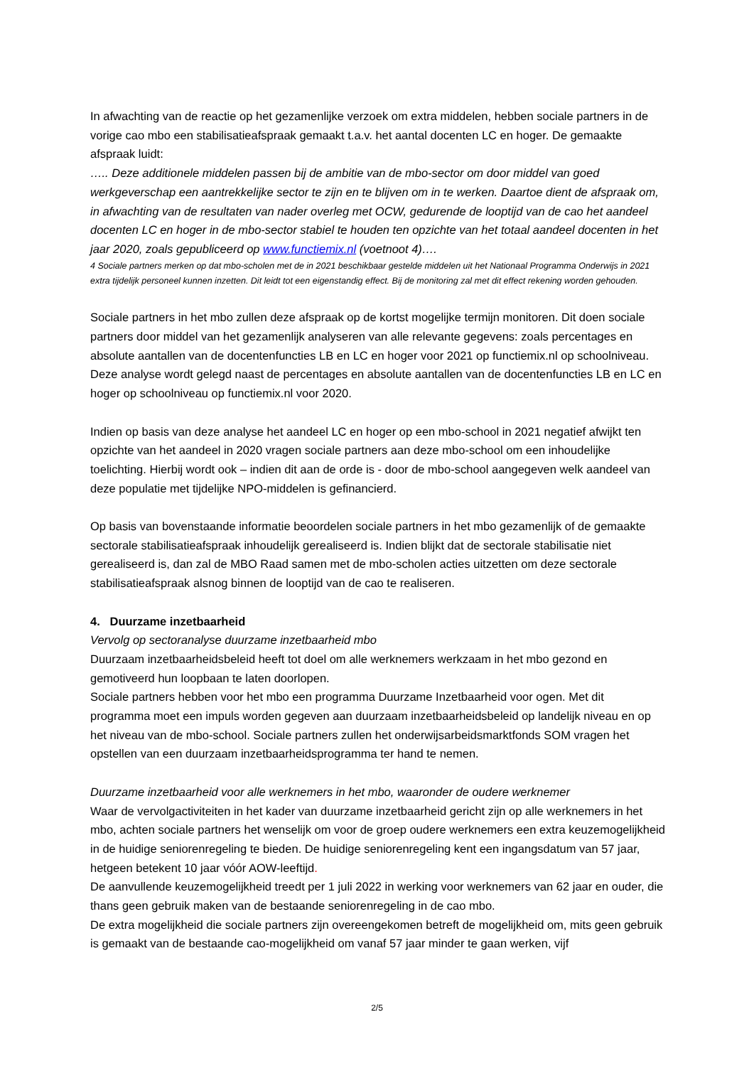In afwachting van de reactie op het gezamenlijke verzoek om extra middelen, hebben sociale partners in de vorige cao mbo een stabilisatieafspraak gemaakt t.a.v. het aantal docenten LC en hoger. De gemaakte afspraak luidt:
….. Deze additionele middelen passen bij de ambitie van de mbo-sector om door middel van goed werkgeverschap een aantrekkelijke sector te zijn en te blijven om in te werken. Daartoe dient de afspraak om, in afwachting van de resultaten van nader overleg met OCW, gedurende de looptijd van de cao het aandeel docenten LC en hoger in de mbo-sector stabiel te houden ten opzichte van het totaal aandeel docenten in het jaar 2020, zoals gepubliceerd op www.functiemix.nl (voetnoot 4)….
4 Sociale partners merken op dat mbo-scholen met de in 2021 beschikbaar gestelde middelen uit het Nationaal Programma Onderwijs in 2021 extra tijdelijk personeel kunnen inzetten. Dit leidt tot een eigenstandig effect. Bij de monitoring zal met dit effect rekening worden gehouden.
Sociale partners in het mbo zullen deze afspraak op de kortst mogelijke termijn monitoren. Dit doen sociale partners door middel van het gezamenlijk analyseren van alle relevante gegevens: zoals percentages en absolute aantallen van de docentenfuncties LB en LC en hoger voor 2021 op functiemix.nl op schoolniveau. Deze analyse wordt gelegd naast de percentages en absolute aantallen van de docentenfuncties LB en LC en hoger op schoolniveau op functiemix.nl voor 2020.
Indien op basis van deze analyse het aandeel LC en hoger op een mbo-school in 2021 negatief afwijkt ten opzichte van het aandeel in 2020 vragen sociale partners aan deze mbo-school om een inhoudelijke toelichting. Hierbij wordt ook – indien dit aan de orde is - door de mbo-school aangegeven welk aandeel van deze populatie met tijdelijke NPO-middelen is gefinancierd.
Op basis van bovenstaande informatie beoordelen sociale partners in het mbo gezamenlijk of de gemaakte sectorale stabilisatieafspraak inhoudelijk gerealiseerd is. Indien blijkt dat de sectorale stabilisatie niet gerealiseerd is, dan zal de MBO Raad samen met de mbo-scholen acties uitzetten om deze sectorale stabilisatieafspraak alsnog binnen de looptijd van de cao te realiseren.
4. Duurzame inzetbaarheid
Vervolg op sectoranalyse duurzame inzetbaarheid mbo
Duurzaam inzetbaarheidsbeleid heeft tot doel om alle werknemers werkzaam in het mbo gezond en gemotiveerd hun loopbaan te laten doorlopen.
Sociale partners hebben voor het mbo een programma Duurzame Inzetbaarheid voor ogen. Met dit programma moet een impuls worden gegeven aan duurzaam inzetbaarheidsbeleid op landelijk niveau en op het niveau van de mbo-school. Sociale partners zullen het onderwijsarbeidsmarktfonds SOM vragen het opstellen van een duurzaam inzetbaarheidsprogramma ter hand te nemen.
Duurzame inzetbaarheid voor alle werknemers in het mbo, waaronder de oudere werknemer
Waar de vervolgactiviteiten in het kader van duurzame inzetbaarheid gericht zijn op alle werknemers in het mbo, achten sociale partners het wenselijk om voor de groep oudere werknemers een extra keuzemogelijkheid in de huidige seniorenregeling te bieden. De huidige seniorenregeling kent een ingangsdatum van 57 jaar, hetgeen betekent 10 jaar vóór AOW-leeftijd.
De aanvullende keuzemogelijkheid treedt per 1 juli 2022 in werking voor werknemers van 62 jaar en ouder, die thans geen gebruik maken van de bestaande seniorenregeling in de cao mbo.
De extra mogelijkheid die sociale partners zijn overeengekomen betreft de mogelijkheid om, mits geen gebruik is gemaakt van de bestaande cao-mogelijkheid om vanaf 57 jaar minder te gaan werken, vijf
2/5